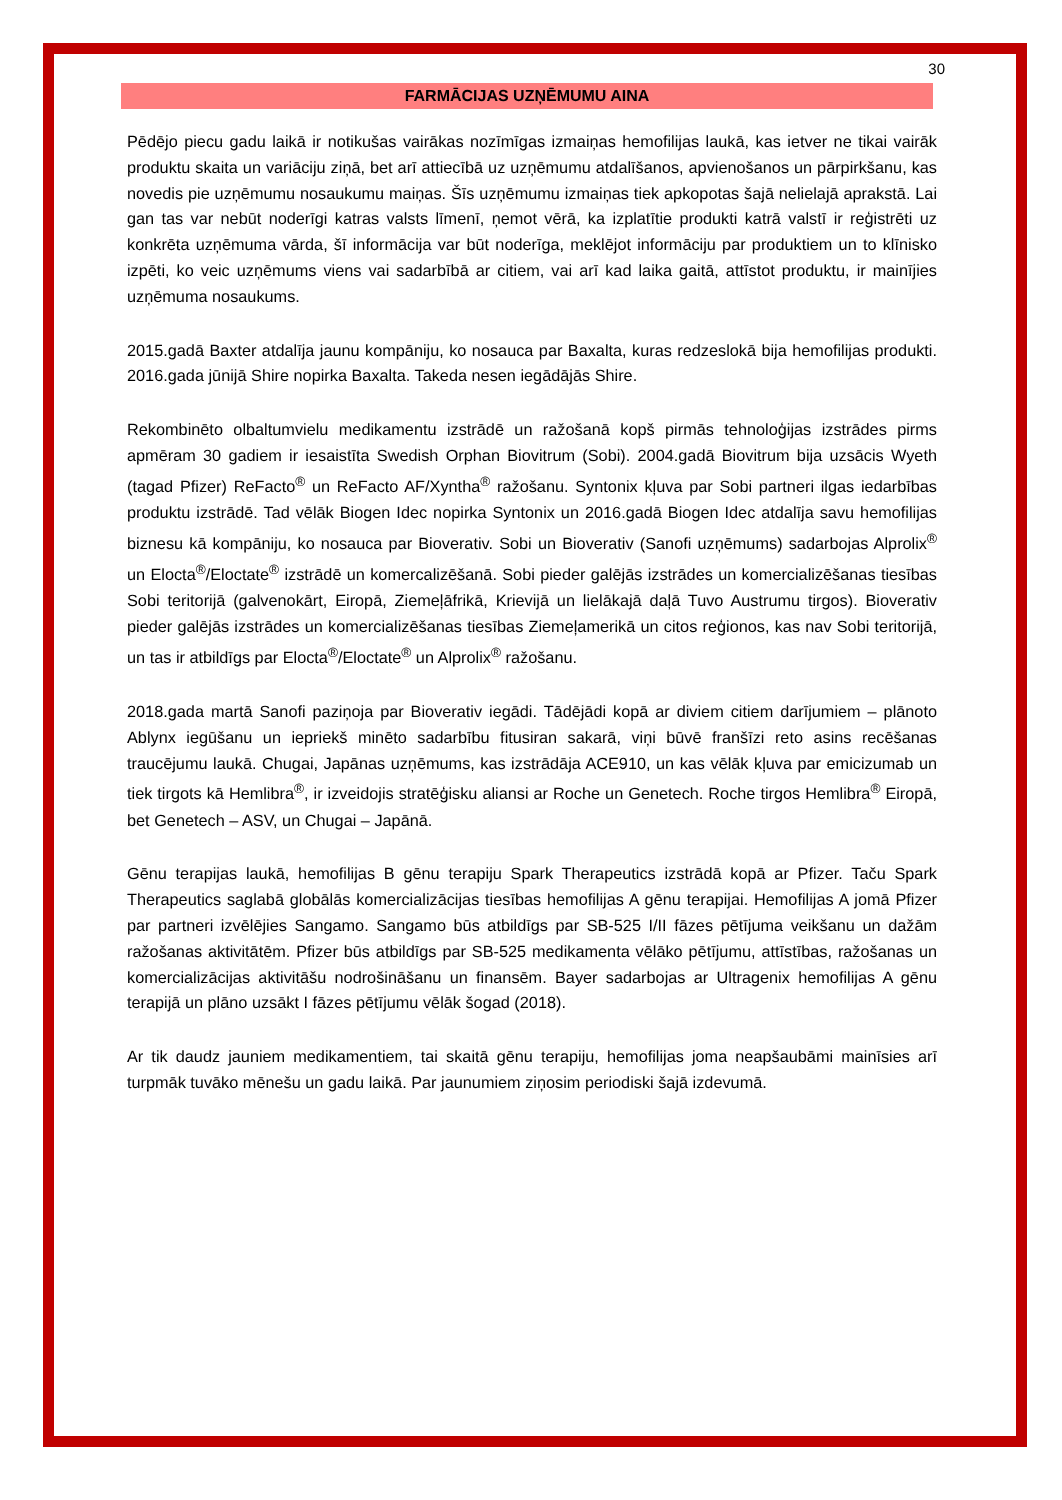30
FARMĀCIJAS UZŅĒMUMU AINA
Pēdējo piecu gadu laikā ir notikušas vairākas nozīmīgas izmaiņas hemofilijas laukā, kas ietver ne tikai vairāk produktu skaita un variāciju ziņā, bet arī attiecībā uz uzņēmumu atdalīšanos, apvienošanos un pārpirkšanu, kas novedis pie uzņēmumu nosaukumu maiņas. Šīs uzņēmumu izmaiņas tiek apkopotas šajā nelielajā aprakstā. Lai gan tas var nebūt noderīgi katras valsts līmenī, ņemot vērā, ka izplatītie produkti katrā valstī ir reģistrēti uz konkrēta uzņēmuma vārda, šī informācija var būt noderīga, meklējot informāciju par produktiem un to klīnisko izpēti, ko veic uzņēmums viens vai sadarbībā ar citiem, vai arī kad laika gaitā, attīstot produktu, ir mainījies uzņēmuma nosaukums.
2015.gadā Baxter atdalīja jaunu kompāniju, ko nosauca par Baxalta, kuras redzeslokā bija hemofilijas produkti. 2016.gada jūnijā Shire nopirka Baxalta. Takeda nesen iegādājās Shire.
Rekombinēto olbaltumvielu medikamentu izstrādē un ražošanā kopš pirmās tehnoloģijas izstrādes pirms apmēram 30 gadiem ir iesaistīta Swedish Orphan Biovitrum (Sobi). 2004.gadā Biovitrum bija uzsācis Wyeth (tagad Pfizer) ReFacto<sup>®</sup> un ReFacto AF/Xyntha<sup>®</sup> ražošanu. Syntonix kļuva par Sobi partneri ilgas iedarbības produktu izstrādē. Tad vēlāk Biogen Idec nopirka Syntonix un 2016.gadā Biogen Idec atdalīja savu hemofilijas biznesu kā kompāniju, ko nosauca par Bioverativ. Sobi un Bioverativ (Sanofi uzņēmums) sadarbojas Alprolix<sup>®</sup> un Elocta<sup>®</sup>/Eloctate<sup>®</sup> izstrādē un komercalizēšanā. Sobi pieder galējās izstrādes un komercializēšanas tiesības Sobi teritorijā (galvenokārt, Eiropā, Ziemeļāfrikā, Krievijā un lielākajā daļā Tuvo Austrumu tirgos). Bioverativ pieder galējās izstrādes un komercializēšanas tiesības Ziemeļamerikā un citos reģionos, kas nav Sobi teritorijā, un tas ir atbildīgs par Elocta<sup>®</sup>/Eloctate<sup>®</sup> un Alprolix<sup>®</sup> ražošanu.
2018.gada martā Sanofi paziņoja par Bioverativ iegādi. Tādējādi kopā ar diviem citiem darījumiem – plānoto Ablynx iegūšanu un iepriekš minēto sadarbību fitusiran sakarā, viņi būvē franšīzi reto asins recēšanas traucējumu laukā. Chugai, Japānas uzņēmums, kas izstrādāja ACE910, un kas vēlāk kļuva par emicizumab un tiek tirgots kā Hemlibra<sup>®</sup>, ir izveidojis stratēģisku aliansi ar Roche un Genetech. Roche tirgos Hemlibra<sup>®</sup> Eiropā, bet Genetech – ASV, un Chugai – Japānā.
Gēnu terapijas laukā, hemofilijas B gēnu terapiju Spark Therapeutics izstrādā kopā ar Pfizer. Taču Spark Therapeutics saglabā globālās komercializācijas tiesības hemofilijas A gēnu terapijai. Hemofilijas A jomā Pfizer par partneri izvēlējies Sangamo. Sangamo būs atbildīgs par SB-525 I/II fāzes pētījuma veikšanu un dažām ražošanas aktivitātēm. Pfizer būs atbildīgs par SB-525 medikamenta vēlāko pētījumu, attīstības, ražošanas un komercializācijas aktivitāšu nodrošināšanu un finansēm. Bayer sadarbojas ar Ultragenix hemofilijas A gēnu terapijā un plāno uzsākt I fāzes pētījumu vēlāk šogad (2018).
Ar tik daudz jauniem medikamentiem, tai skaitā gēnu terapiju, hemofilijas joma neapšaubāmi mainīsies arī turpmāk tuvāko mēnešu un gadu laikā. Par jaunumiem ziņosim periodiski šajā izdevumā.